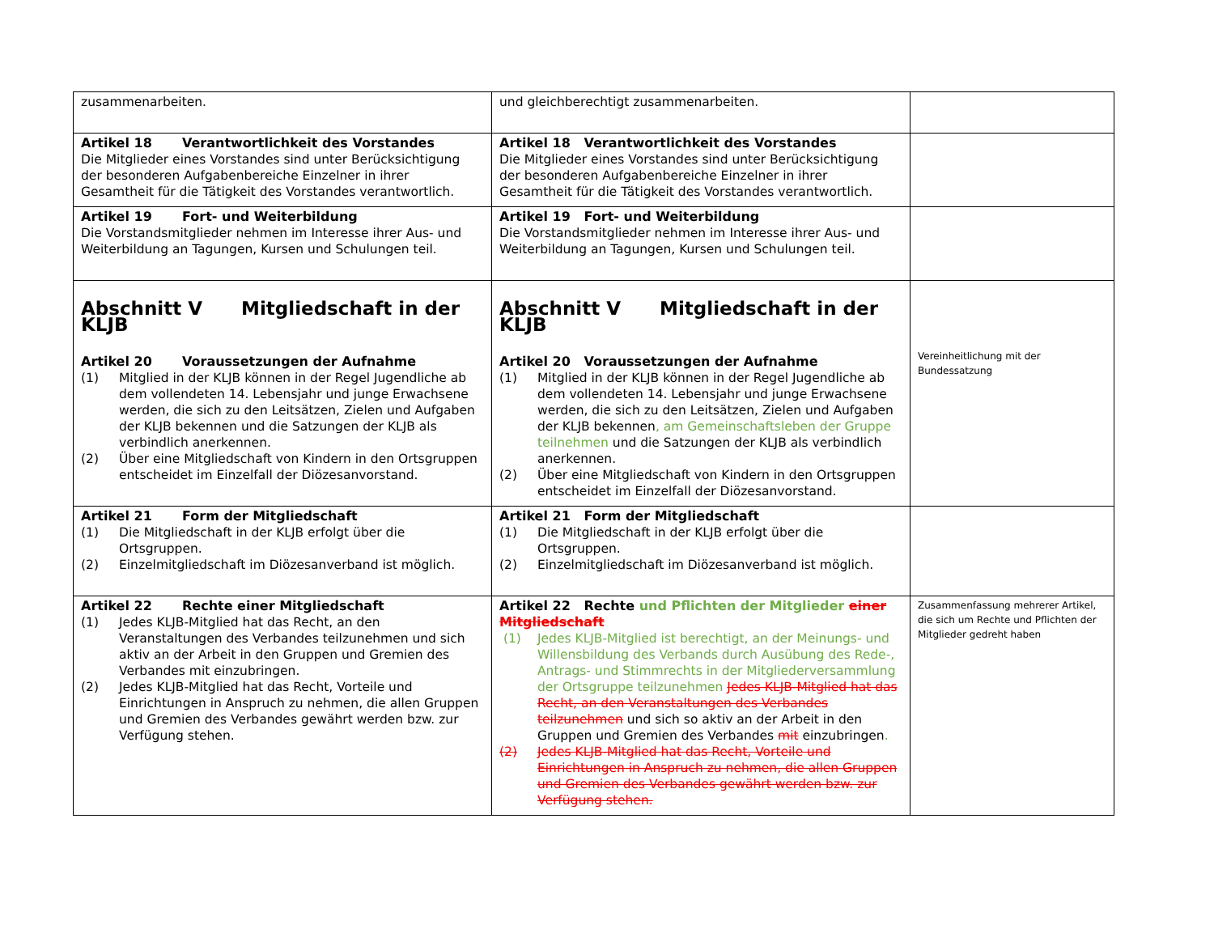| zusammenarbeiten. | und gleichberechtigt zusammenarbeiten. | |
| Artikel 18 Verantwortlichkeit des Vorstandes Die Mitglieder eines Vorstandes sind unter Berücksichtigung der besonderen Aufgabenbereiche Einzelner in ihrer Gesamtheit für die Tätigkeit des Vorstandes verantwortlich. | Artikel 18 Verantwortlichkeit des Vorstandes Die Mitglieder eines Vorstandes sind unter Berücksichtigung der besonderen Aufgabenbereiche Einzelner in ihrer Gesamtheit für die Tätigkeit des Vorstandes verantwortlich. | |
| Artikel 19 Fort- und Weiterbildung Die Vorstandsmitglieder nehmen im Interesse ihrer Aus- und Weiterbildung an Tagungen, Kursen und Schulungen teil. | Artikel 19 Fort- und Weiterbildung Die Vorstandsmitglieder nehmen im Interesse ihrer Aus- und Weiterbildung an Tagungen, Kursen und Schulungen teil. | |
| Abschnitt V Mitgliedschaft in der KLJB Artikel 20 Voraussetzungen der Aufnahme (1) Mitglied in der KLJB können in der Regel Jugendliche ab dem vollendeten 14. Lebensjahr und junge Erwachsene werden, die sich zu den Leitsätzen, Zielen und Aufgaben der KLJB bekennen und die Satzungen der KLJB als verbindlich anerkennen. (2) Über eine Mitgliedschaft von Kindern in den Ortsgruppen entscheidet im Einzelfall der Diözesanvorstand. | Abschnitt V Mitgliedschaft in der KLJB Artikel 20 Voraussetzungen der Aufnahme (1) Mitglied in der KLJB können in der Regel Jugendliche ab dem vollendeten 14. Lebensjahr und junge Erwachsene werden, die sich zu den Leitsätzen, Zielen und Aufgaben der KLJB bekennen , am Gemeinschaftsleben der Gruppe teilnehmen und die Satzungen der KLJB als verbindlich anerkennen. (2) Über eine Mitgliedschaft von Kindern in den Ortsgruppen entscheidet im Einzelfall der Diözesanvorstand. | Vereinheitlichung mit der Bundessatzung |
| Artikel 21 Form der Mitgliedschaft (1) Die Mitgliedschaft in der KLJB erfolgt über die Ortsgruppen. (2) Einzelmitgliedschaft im Diözesanverband ist möglich. | Artikel 21 Form der Mitgliedschaft (1) Die Mitgliedschaft in der KLJB erfolgt über die Ortsgruppen. (2) Einzelmitgliedschaft im Diözesanverband ist möglich. | |
| Artikel 22 Rechte einer Mitgliedschaft (1) Jedes KLJB-Mitglied hat das Recht, an den Veranstaltungen des Verbandes teilzunehmen und sich aktiv an der Arbeit in den Gruppen und Gremien des Verbandes mit einzubringen. (2) Jedes KLJB-Mitglied hat das Recht, Vorteile und Einrichtungen in Anspruch zu nehmen, die allen Gruppen und Gremien des Verbandes gewährt werden bzw. zur Verfügung stehen. | Artikel 22 Rechte und Pflichten der Mitglieder einer Mitgliedschaft (1) Jedes KLJB-Mitglied ist berechtigt, an der Meinungs- und Willensbildung des Verbands durch Ausübung des Rede-, Antrags- und Stimmrechts in der Mitgliederversammlung der Ortsgruppe teilzunehmen Jedes KLJB-Mitglied hat das Recht, an den Veranstaltungen des Verbandes teilzunehmen und sich so aktiv an der Arbeit in den Gruppen und Gremien des Verbandes mit einzubringen . (2) Jedes KLJB-Mitglied hat das Recht, Vorteile und Einrichtungen in Anspruch zu nehmen, die allen Gruppen und Gremien des Verbandes gewährt werden bzw. zur Verfügung stehen. | Zusammenfassung mehrerer Artikel, die sich um Rechte und Pflichten der Mitglieder gedreht haben |